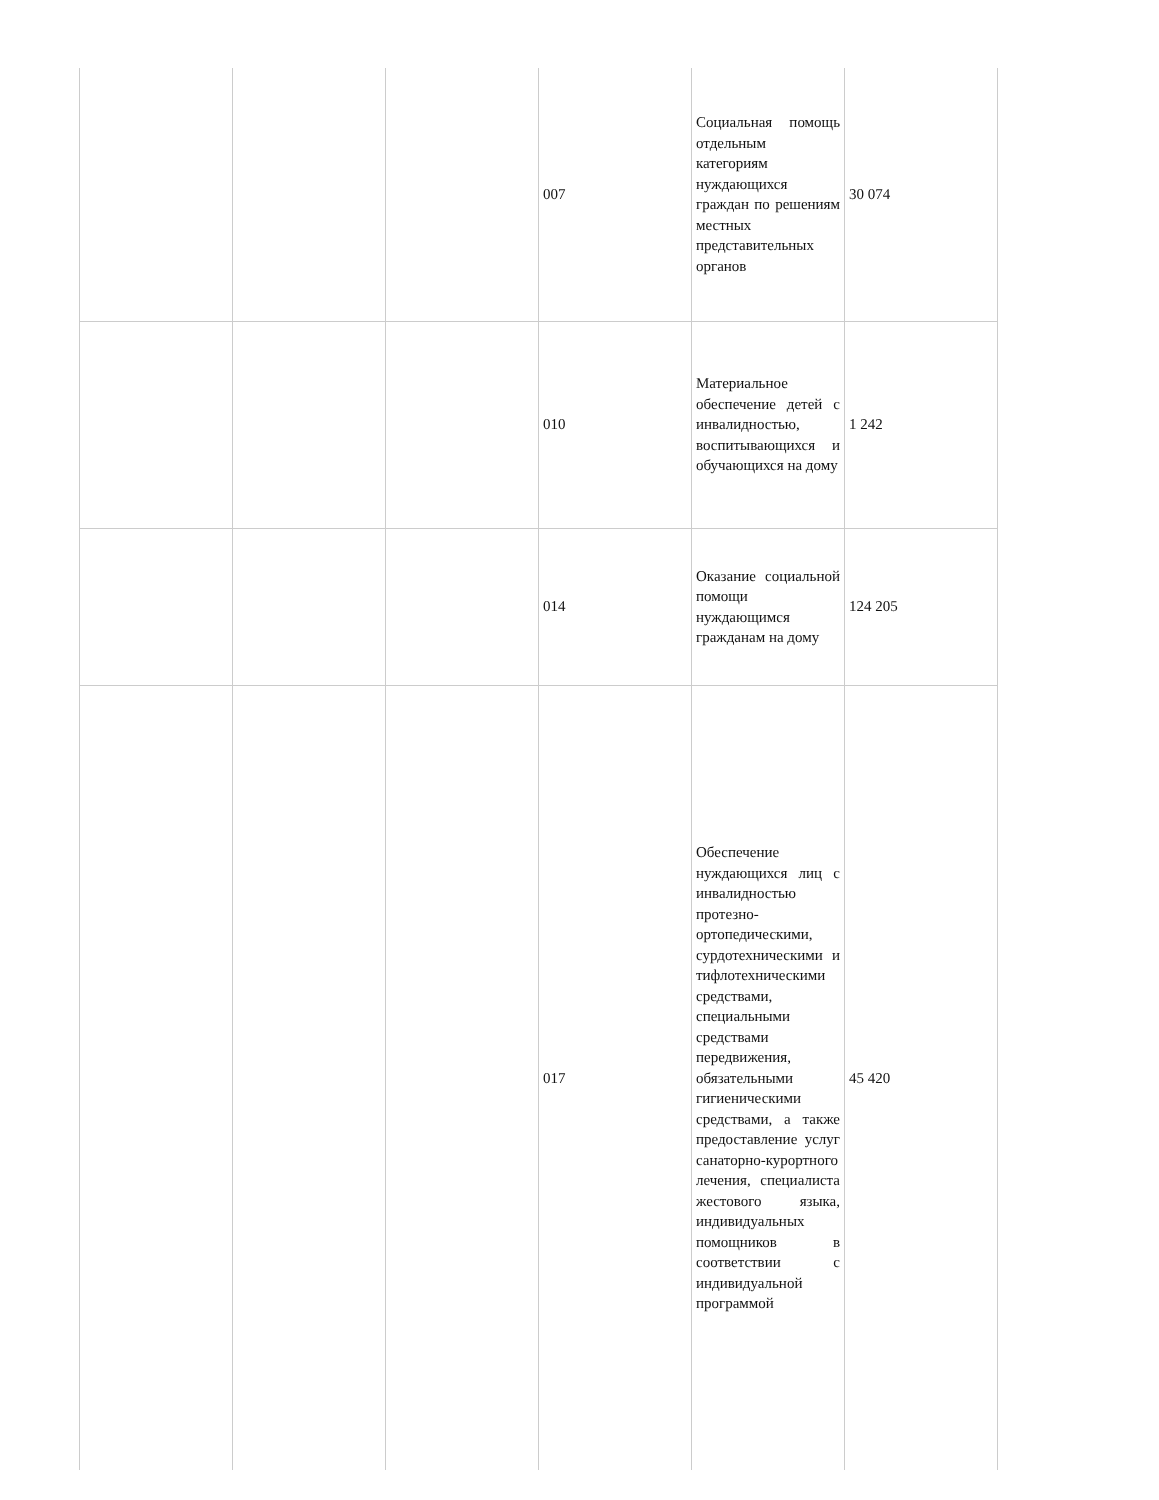| | | | 007 | Социальная помощь отдельным категориям нуждающихся граждан по решениям местных представительных органов | 30 074 |
| | | | 010 | Материальное обеспечение детей с инвалидностью, воспитывающихся и обучающихся на дому | 1 242 |
| | | | 014 | Оказание социальной помощи нуждающимся гражданам на дому | 124 205 |
| | | | 017 | Обеспечение нуждающихся лиц с инвалидностью протезно-ортопедическими, сурдотехническими и тифлотехническими средствами, специальными средствами передвижения, обязательными гигиеническими средствами, а также предоставление услуг санаторно-курортного лечения, специалиста жестового языка, индивидуальных помощников в соответствии с индивидуальной программой | 45 420 |